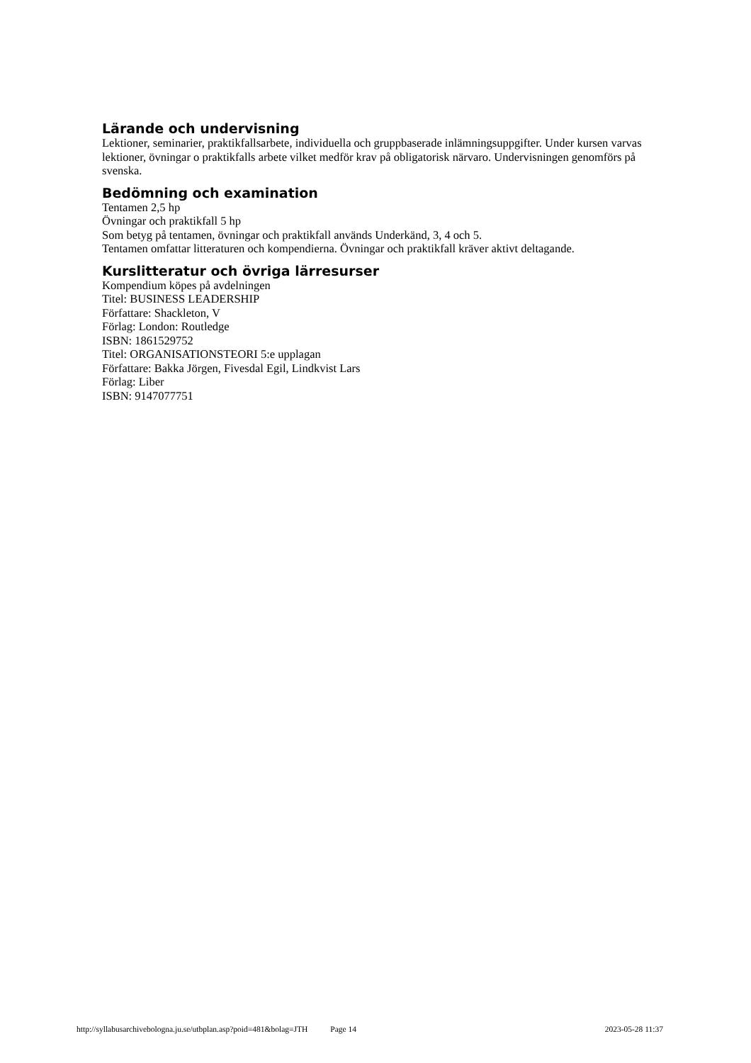Lärande och undervisning
Lektioner, seminarier, praktikfallsarbete, individuella och gruppbaserade inlämningsuppgifter. Under kursen varvas lektioner, övningar o praktikfalls arbete vilket medför krav på obligatorisk närvaro. Undervisningen genomförs på svenska.
Bedömning och examination
Tentamen 2,5 hp
Övningar och praktikfall 5 hp
Som betyg på tentamen, övningar och praktikfall används Underkänd, 3, 4 och 5.
Tentamen omfattar litteraturen och kompendierna. Övningar och praktikfall kräver aktivt deltagande.
Kurslitteratur och övriga lärresurser
Kompendium köpes på avdelningen
Titel: BUSINESS LEADERSHIP
Författare: Shackleton, V
Förlag: London: Routledge
ISBN: 1861529752
Titel: ORGANISATIONSTEORI 5:e upplagan
Författare: Bakka Jörgen, Fivesdal Egil, Lindkvist Lars
Förlag: Liber
ISBN: 9147077751
http://syllabusarchivebologna.ju.se/utbplan.asp?poid=481&bolag=JTH Page 14 2023-05-28 11:37